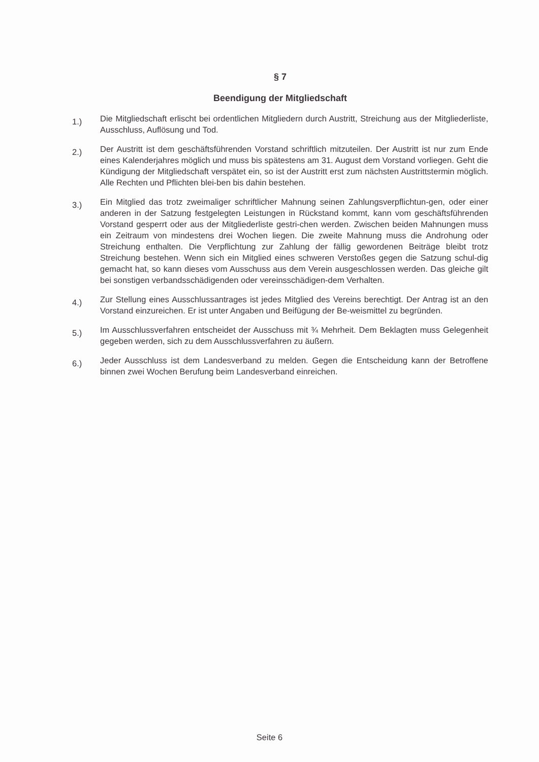§ 7
Beendigung der Mitgliedschaft
1.)
Die Mitgliedschaft erlischt bei ordentlichen Mitgliedern durch Austritt, Streichung aus der Mitgliederliste, Ausschluss, Auflösung und Tod.
2.)
Der Austritt ist dem geschäftsführenden Vorstand schriftlich mitzuteilen. Der Austritt ist nur zum Ende eines Kalenderjahres möglich und muss bis spätestens am 31. August dem Vorstand vorliegen. Geht die Kündigung der Mitgliedschaft verspätet ein, so ist der Austritt erst zum nächsten Austrittstermin möglich. Alle Rechten und Pflichten blei-ben bis dahin bestehen.
3.)
Ein Mitglied das trotz zweimaliger schriftlicher Mahnung seinen Zahlungsverpflichtun-gen, oder einer anderen in der Satzung festgelegten Leistungen in Rückstand kommt, kann vom geschäftsführenden Vorstand gesperrt oder aus der Mitgliederliste gestri-chen werden. Zwischen beiden Mahnungen muss ein Zeitraum von mindestens drei Wochen liegen. Die zweite Mahnung muss die Androhung oder Streichung enthalten. Die Verpflichtung zur Zahlung der fällig gewordenen Beiträge bleibt trotz Streichung bestehen. Wenn sich ein Mitglied eines schweren Verstoßes gegen die Satzung schul-dig gemacht hat, so kann dieses vom Ausschuss aus dem Verein ausgeschlossen werden. Das gleiche gilt bei sonstigen verbandsschädigenden oder vereinsschädigen-dem Verhalten.
4.)
Zur Stellung eines Ausschlussantrages ist jedes Mitglied des Vereins berechtigt. Der Antrag ist an den Vorstand einzureichen. Er ist unter Angaben und Beifügung der Be-weismittel zu begründen.
5.)
Im Ausschlussverfahren entscheidet der Ausschuss mit ¾ Mehrheit. Dem Beklagten muss Gelegenheit gegeben werden, sich zu dem Ausschlussverfahren zu äußern.
6.)
Jeder Ausschluss ist dem Landesverband zu melden. Gegen die Entscheidung kann der Betroffene binnen zwei Wochen Berufung beim Landesverband einreichen.
Seite 6